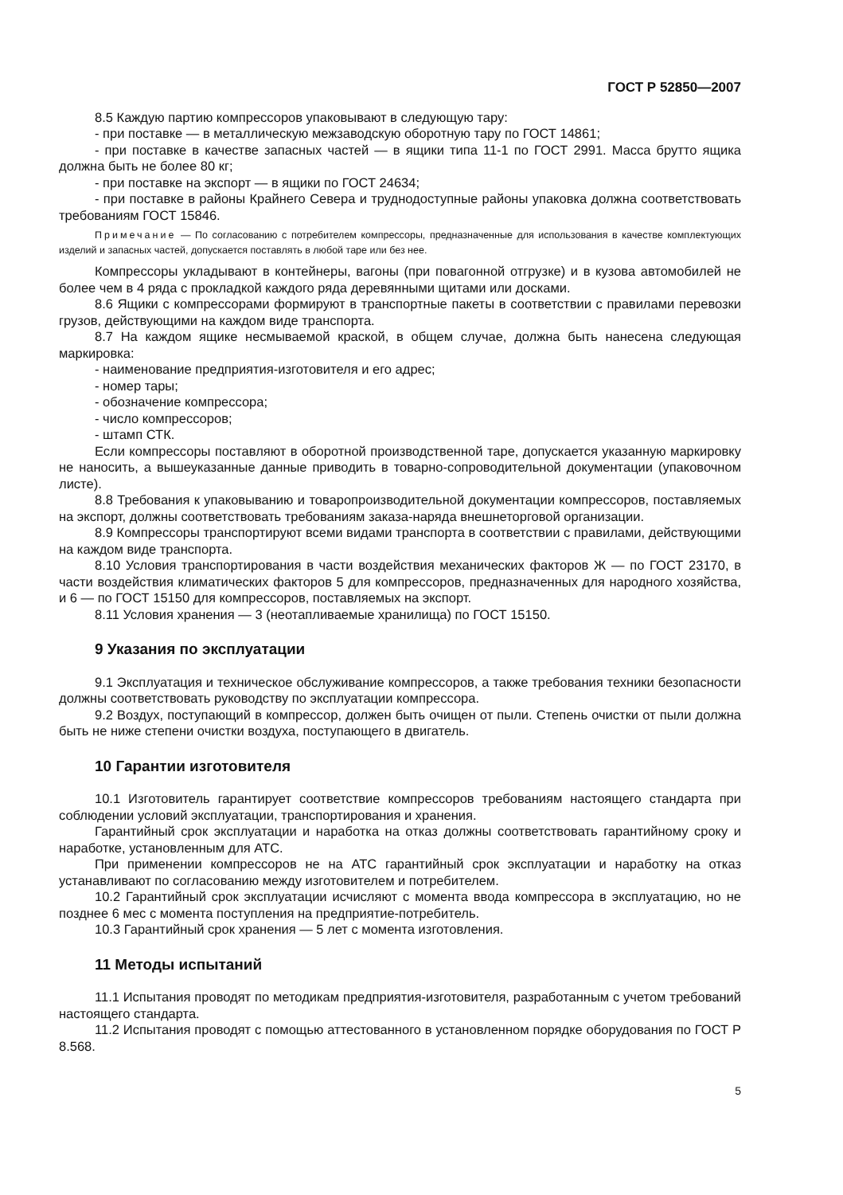ГОСТ Р 52850—2007
8.5 Каждую партию компрессоров упаковывают в следующую тару:
- при поставке — в металлическую межзаводскую оборотную тару по ГОСТ 14861;
- при поставке в качестве запасных частей — в ящики типа 11-1 по ГОСТ 2991. Масса брутто ящика должна быть не более 80 кг;
- при поставке на экспорт — в ящики по ГОСТ 24634;
- при поставке в районы Крайнего Севера и труднодоступные районы упаковка должна соответствовать требованиям ГОСТ 15846.
Примечание — По согласованию с потребителем компрессоры, предназначенные для использования в качестве комплектующих изделий и запасных частей, допускается поставлять в любой таре или без нее.
Компрессоры укладывают в контейнеры, вагоны (при повагонной отгрузке) и в кузова автомобилей не более чем в 4 ряда с прокладкой каждого ряда деревянными щитами или досками.
8.6 Ящики с компрессорами формируют в транспортные пакеты в соответствии с правилами перевозки грузов, действующими на каждом виде транспорта.
8.7 На каждом ящике несмываемой краской, в общем случае, должна быть нанесена следующая маркировка:
- наименование предприятия-изготовителя и его адрес;
- номер тары;
- обозначение компрессора;
- число компрессоров;
- штамп СТК.
Если компрессоры поставляют в оборотной производственной таре, допускается указанную маркировку не наносить, а вышеуказанные данные приводить в товарно-сопроводительной документации (упаковочном листе).
8.8 Требования к упаковыванию и товаропроизводительной документации компрессоров, поставляемых на экспорт, должны соответствовать требованиям заказа-наряда внешнеторговой организации.
8.9 Компрессоры транспортируют всеми видами транспорта в соответствии с правилами, действующими на каждом виде транспорта.
8.10 Условия транспортирования в части воздействия механических факторов Ж — по ГОСТ 23170, в части воздействия климатических факторов 5 для компрессоров, предназначенных для народного хозяйства, и 6 — по ГОСТ 15150 для компрессоров, поставляемых на экспорт.
8.11 Условия хранения — 3 (неотапливаемые хранилища) по ГОСТ 15150.
9 Указания по эксплуатации
9.1 Эксплуатация и техническое обслуживание компрессоров, а также требования техники безопасности должны соответствовать руководству по эксплуатации компрессора.
9.2 Воздух, поступающий в компрессор, должен быть очищен от пыли. Степень очистки от пыли должна быть не ниже степени очистки воздуха, поступающего в двигатель.
10 Гарантии изготовителя
10.1 Изготовитель гарантирует соответствие компрессоров требованиям настоящего стандарта при соблюдении условий эксплуатации, транспортирования и хранения.
Гарантийный срок эксплуатации и наработка на отказ должны соответствовать гарантийному сроку и наработке, установленным для АТС.
При применении компрессоров не на АТС гарантийный срок эксплуатации и наработку на отказ устанавливают по согласованию между изготовителем и потребителем.
10.2 Гарантийный срок эксплуатации исчисляют с момента ввода компрессора в эксплуатацию, но не позднее 6 мес с момента поступления на предприятие-потребитель.
10.3 Гарантийный срок хранения — 5 лет с момента изготовления.
11 Методы испытаний
11.1 Испытания проводят по методикам предприятия-изготовителя, разработанным с учетом требований настоящего стандарта.
11.2 Испытания проводят с помощью аттестованного в установленном порядке оборудования по ГОСТ Р 8.568.
5